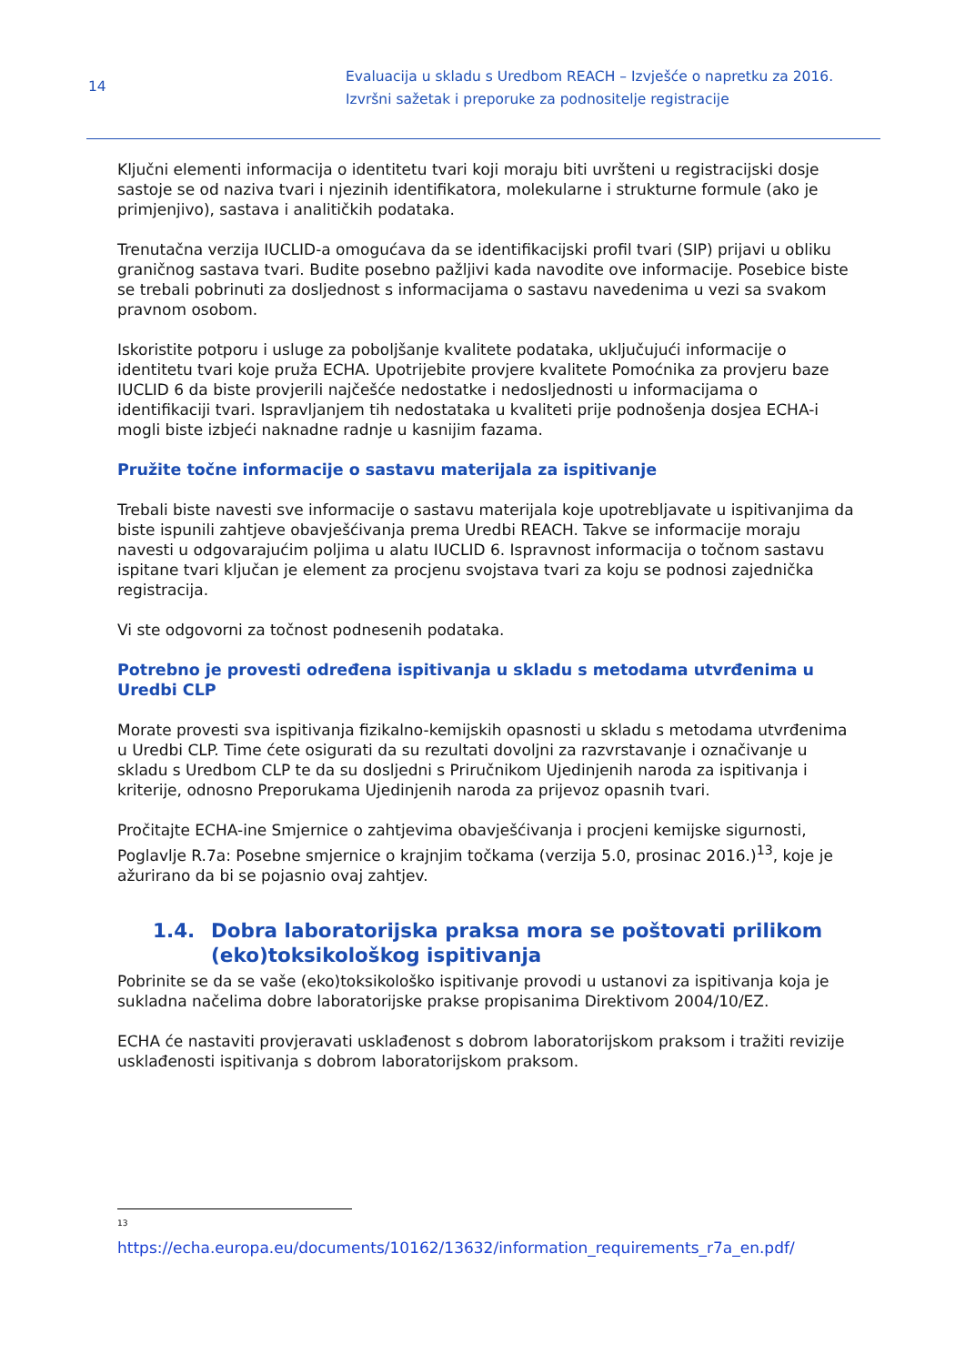14
Evaluacija u skladu s Uredbom REACH – Izvješće o napretku za 2016.
Izvršni sažetak i preporuke za podnositelje registracije
Ključni elementi informacija o identitetu tvari koji moraju biti uvršteni u registracijski dosje sastoje se od naziva tvari i njezinih identifikatora, molekularne i strukturne formule (ako je primjenjivo), sastava i analitičkih podataka.
Trenutačna verzija IUCLID-a omogućava da se identifikacijski profil tvari (SIP) prijavi u obliku graničnog sastava tvari. Budite posebno pažljivi kada navodite ove informacije. Posebice biste se trebali pobrinuti za dosljednost s informacijama o sastavu navedenima u vezi sa svakom pravnom osobom.
Iskoristite potporu i usluge za poboljšanje kvalitete podataka, uključujući informacije o identitetu tvari koje pruža ECHA. Upotrijebite provjere kvalitete Pomoćnika za provjeru baze IUCLID 6 da biste provjerili najčešće nedostatke i nedosljednosti u informacijama o identifikaciji tvari. Ispravljanjem tih nedostataka u kvaliteti prije podnošenja dosjea ECHA-i mogli biste izbjeći naknadne radnje u kasnijim fazama.
Pružite točne informacije o sastavu materijala za ispitivanje
Trebali biste navesti sve informacije o sastavu materijala koje upotrebljavate u ispitivanjima da biste ispunili zahtjeve obavješćivanja prema Uredbi REACH. Takve se informacije moraju navesti u odgovarajućim poljima u alatu IUCLID 6. Ispravnost informacija o točnom sastavu ispitane tvari ključan je element za procjenu svojstava tvari za koju se podnosi zajednička registracija.
Vi ste odgovorni za točnost podnesenih podataka.
Potrebno je provesti određena ispitivanja u skladu s metodama utvrđenima u Uredbi CLP
Morate provesti sva ispitivanja fizikalno-kemijskih opasnosti u skladu s metodama utvrđenima u Uredbi CLP. Time ćete osigurati da su rezultati dovoljni za razvrstavanje i označivanje u skladu s Uredbom CLP te da su dosljedni s Priručnikom Ujedinjenih naroda za ispitivanja i kriterije, odnosno Preporukama Ujedinjenih naroda za prijevoz opasnih tvari.
Pročitajte ECHA-ine Smjernice o zahtjevima obavješćivanja i procjeni kemijske sigurnosti, Poglavlje R.7a: Posebne smjernice o krajnjim točkama (verzija 5.0, prosinac 2016.)<sup>13</sup>, koje je ažurirano da bi se pojasnio ovaj zahtjev.
1.4. Dobra laboratorijska praksa mora se poštovati prilikom (eko)toksikološkog ispitivanja
Pobrinite se da se vaše (eko)toksikološko ispitivanje provodi u ustanovi za ispitivanja koja je sukladna načelima dobre laboratorijske prakse propisanima Direktivom 2004/10/EZ.
ECHA će nastaviti provjeravati usklađenost s dobrom laboratorijskom praksom i tražiti revizije usklađenosti ispitivanja s dobrom laboratorijskom praksom.
13
https://echa.europa.eu/documents/10162/13632/information_requirements_r7a_en.pdf/